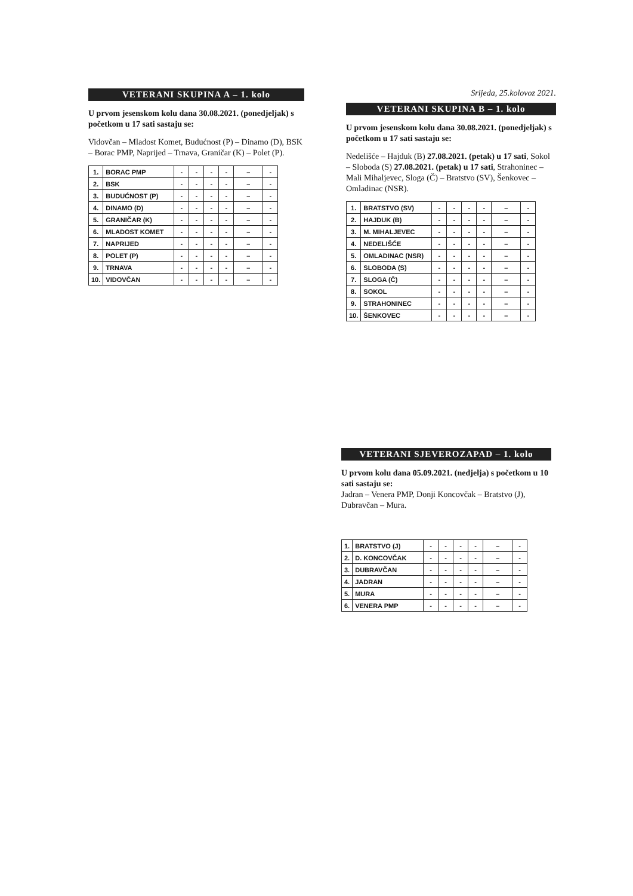VETERANI SKUPINA A – 1. kolo
U prvom jesenskom kolu dana 30.08.2021. (ponedjeljak) s početkom u 17 sati sastaju se:
Vidovčan – Mladost Komet, Budućnost (P) – Dinamo (D), BSK – Borac PMP, Naprijed – Trnava, Graničar (K) – Polet (P).
| 1. | BORAC PMP | - | - | - | - | – | - |
| 2. | BSK | - | - | - | - | – | - |
| 3. | BUDUĆNOST (P) | - | - | - | - | – | - |
| 4. | DINAMO (D) | - | - | - | - | – | - |
| 5. | GRANIČAR (K) | - | - | - | - | – | - |
| 6. | MLADOST KOMET | - | - | - | - | – | - |
| 7. | NAPRIJED | - | - | - | - | – | - |
| 8. | POLET (P) | - | - | - | - | – | - |
| 9. | TRNAVA | - | - | - | - | – | - |
| 10. | VIDOVČAN | - | - | - | - | – | - |
Srijeda, 25.kolovoz 2021.
VETERANI SKUPINA B – 1. kolo
U prvom jesenskom kolu dana 30.08.2021. (ponedjeljak) s početkom u 17 sati sastaju se:
Nedelišće – Hajduk (B) 27.08.2021. (petak) u 17 sati, Sokol – Sloboda (S) 27.08.2021. (petak) u 17 sati, Strahoninec – Mali Mihaljevec, Sloga (Č) – Bratstvo (SV), Šenkovec – Omladinac (NSR).
| 1. | BRATSTVO (SV) | - | - | - | - | – | - |
| 2. | HAJDUK (B) | - | - | - | - | – | - |
| 3. | M. MIHALJEVEC | - | - | - | - | – | - |
| 4. | NEDELIŠĆE | - | - | - | - | – | - |
| 5. | OMLADINAC (NSR) | - | - | - | - | – | - |
| 6. | SLOBODA (S) | - | - | - | - | – | - |
| 7. | SLOGA (Č) | - | - | - | - | – | - |
| 8. | SOKOL | - | - | - | - | – | - |
| 9. | STRAHONINEC | - | - | - | - | – | - |
| 10. | ŠENKOVEC | - | - | - | - | – | - |
VETERANI SJEVEROZAPAD – 1. kolo
U prvom kolu dana 05.09.2021. (nedjelja) s početkom u 10 sati sastaju se:
Jadran – Venera PMP, Donji Koncovčak – Bratstvo (J), Dubravčan – Mura.
| 1. | BRATSTVO (J) | - | - | - | - | – | - |
| 2. | D. KONCOVČAK | - | - | - | - | – | - |
| 3. | DUBRAVČAN | - | - | - | - | – | - |
| 4. | JADRAN | - | - | - | - | – | - |
| 5. | MURA | - | - | - | - | – | - |
| 6. | VENERA PMP | - | - | - | - | – | - |